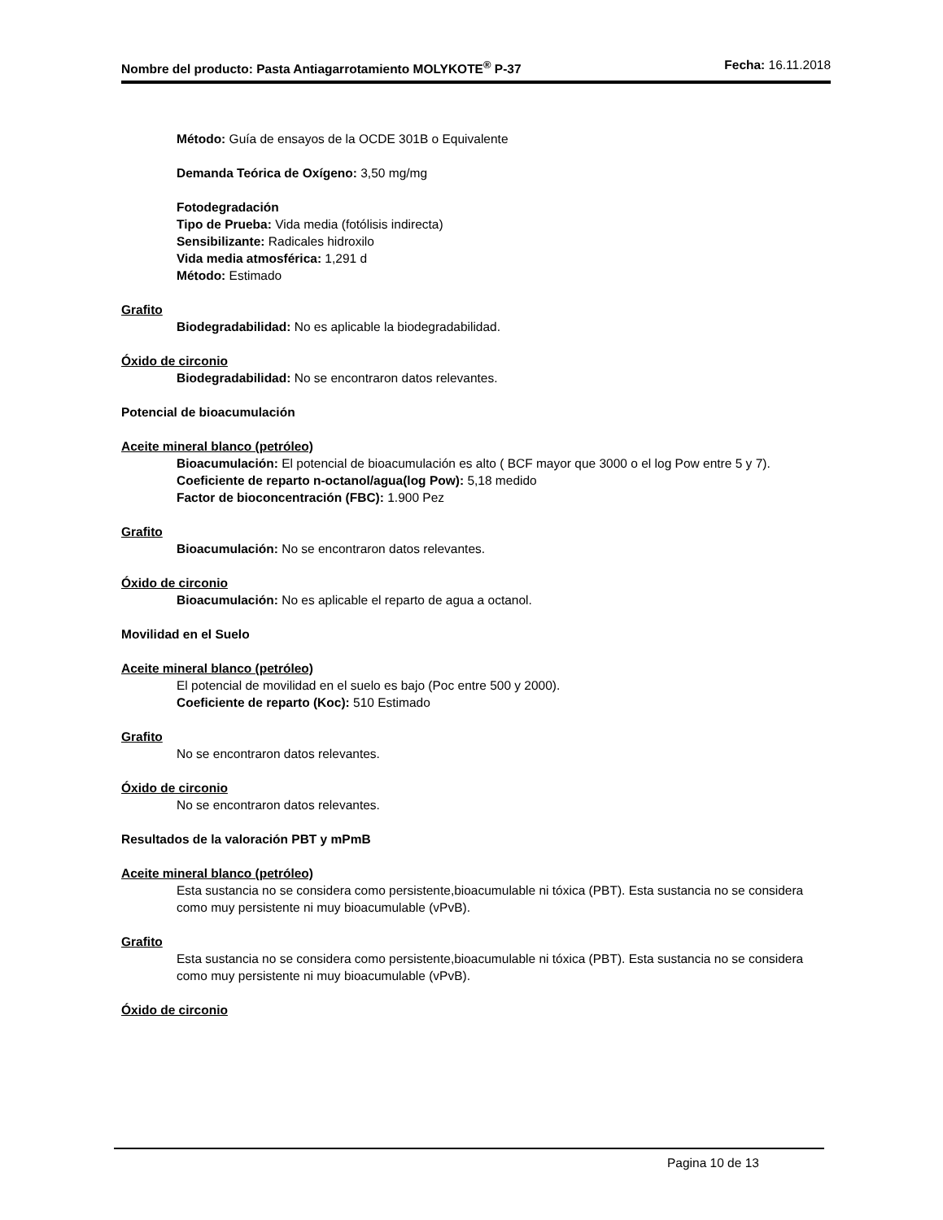Nombre del producto: Pasta Antiagarrotamiento MOLYKOTE<sup>®</sup> P-37 Fecha: 16.11.2018
Método: Guía de ensayos de la OCDE 301B o Equivalente
Demanda Teórica de Oxígeno: 3,50 mg/mg
Fotodegradación
Tipo de Prueba: Vida media (fotólisis indirecta)
Sensibilizante: Radicales hidroxilo
Vida media atmosférica: 1,291 d
Método: Estimado
Grafito
Biodegradabilidad: No es aplicable la biodegradabilidad.
Óxido de circonio
Biodegradabilidad: No se encontraron datos relevantes.
Potencial de bioacumulación
Aceite mineral blanco (petróleo)
Bioacumulación: El potencial de bioacumulación es alto ( BCF mayor que 3000 o el log Pow entre 5 y 7).
Coeficiente de reparto n-octanol/agua(log Pow): 5,18 medido
Factor de bioconcentración (FBC): 1.900 Pez
Grafito
Bioacumulación: No se encontraron datos relevantes.
Óxido de circonio
Bioacumulación: No es aplicable el reparto de agua a octanol.
Movilidad en el Suelo
Aceite mineral blanco (petróleo)
El potencial de movilidad en el suelo es bajo (Poc entre 500 y 2000).
Coeficiente de reparto (Koc): 510 Estimado
Grafito
No se encontraron datos relevantes.
Óxido de circonio
No se encontraron datos relevantes.
Resultados de la valoración PBT y mPmB
Aceite mineral blanco (petróleo)
Esta sustancia no se considera como persistente,bioacumulable ni tóxica (PBT). Esta sustancia no se considera como muy persistente ni muy bioacumulable (vPvB).
Grafito
Esta sustancia no se considera como persistente,bioacumulable ni tóxica (PBT). Esta sustancia no se considera como muy persistente ni muy bioacumulable (vPvB).
Óxido de circonio
Pagina 10 de 13